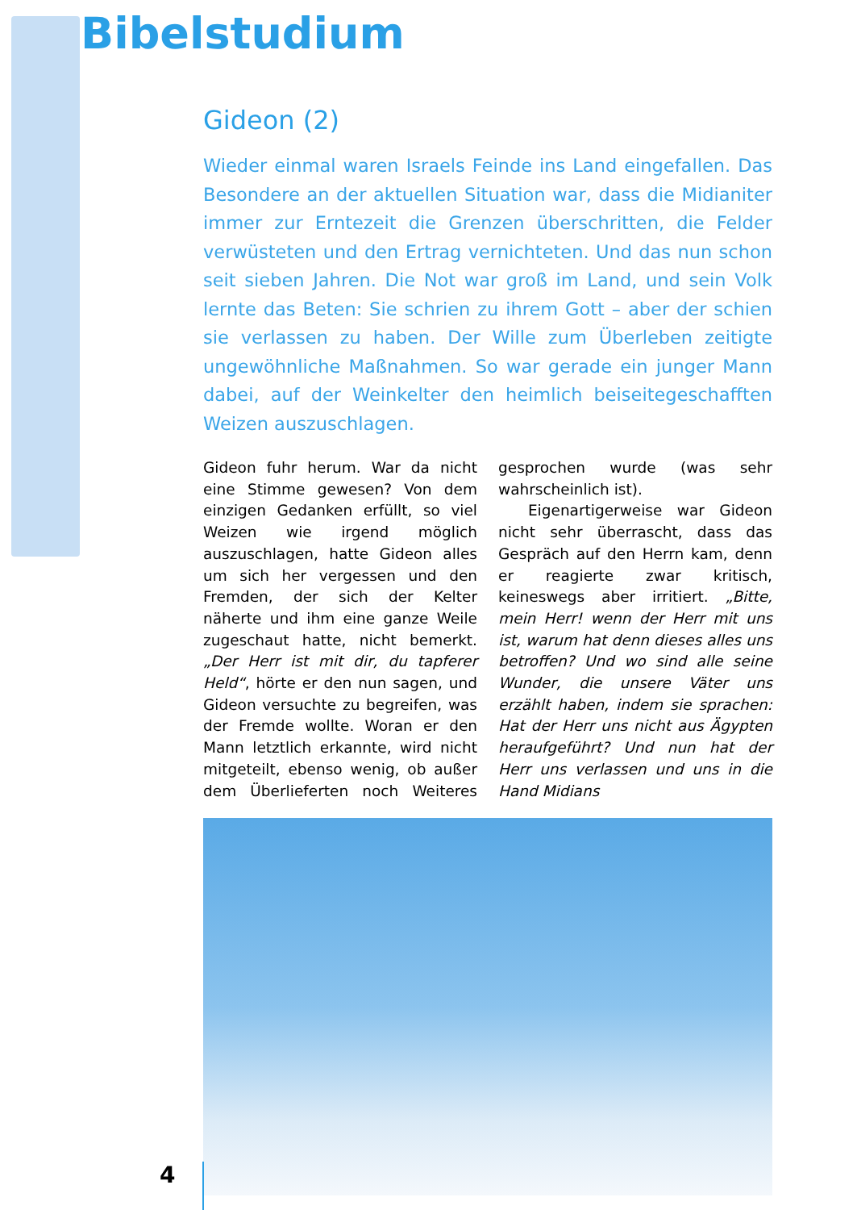Bibelstudium
Gideon (2)
Wieder einmal waren Israels Feinde ins Land eingefallen. Das Besondere an der aktuellen Situation war, dass die Midianiter immer zur Erntezeit die Grenzen überschritten, die Felder verwüsteten und den Ertrag vernichteten. Und das nun schon seit sieben Jahren. Die Not war groß im Land, und sein Volk lernte das Beten: Sie schrien zu ihrem Gott – aber der schien sie verlassen zu haben. Der Wille zum Überleben zeitigte ungewöhnliche Maßnahmen. So war gerade ein junger Mann dabei, auf der Weinkelter den heimlich beiseitegeschafften Weizen auszuschlagen.
Gideon fuhr herum. War da nicht eine Stimme gewesen? Von dem einzigen Gedanken erfüllt, so viel Weizen wie irgend möglich auszuschlagen, hatte Gideon alles um sich her vergessen und den Fremden, der sich der Kelter näherte und ihm eine ganze Weile zugeschaut hatte, nicht bemerkt. „Der Herr ist mit dir, du tapferer Held“, hörte er den nun sagen, und Gideon versuchte zu begreifen, was der Fremde wollte. Woran er den Mann letztlich erkannte, wird nicht mitgeteilt, ebenso wenig, ob außer dem Überlieferten noch Weiteres gesprochen wurde (was sehr wahrscheinlich ist).
Eigenartigerweise war Gideon nicht sehr überrascht, dass das Gespräch auf den Herrn kam, denn er reagierte zwar kritisch, keineswegs aber irritiert. „Bitte, mein Herr! wenn der Herr mit uns ist, warum hat denn dieses alles uns betroffen? Und wo sind alle seine Wunder, die unsere Väter uns erzählt haben, indem sie sprachen: Hat der Herr uns nicht aus Ägypten heraufgeführt? Und nun hat der Herr uns verlassen und uns in die Hand Midians
4